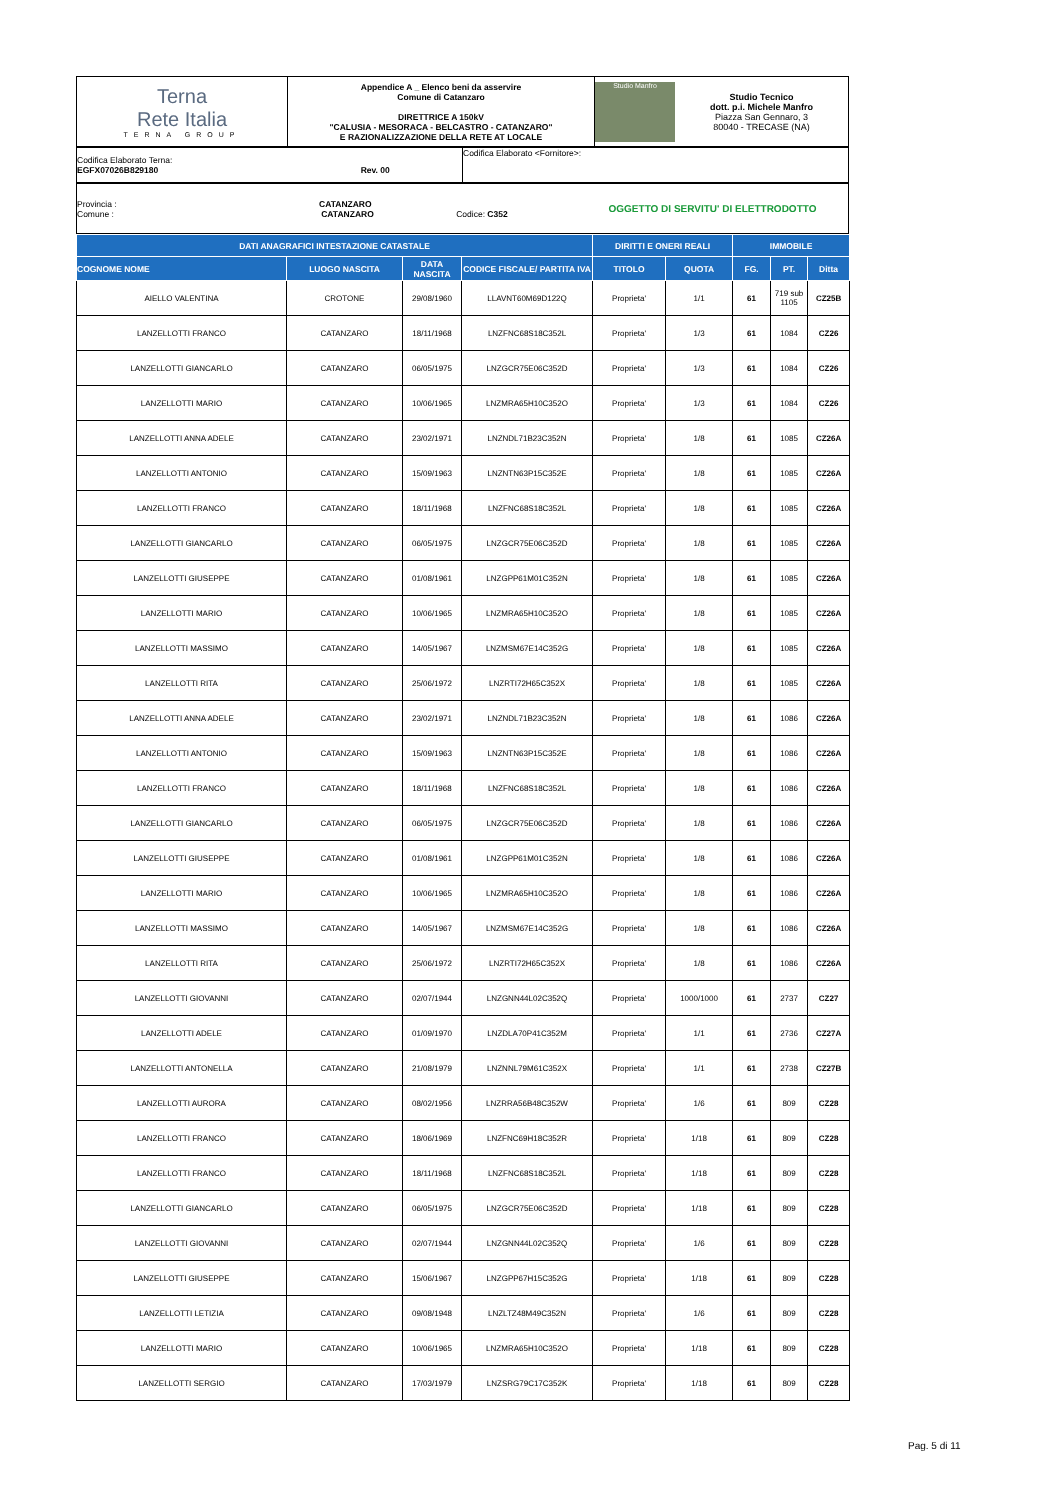| Terna Rete Italia TERNA GROUP | Appendice A _ Elenco beni da asservire Comune di Catanzaro DIRETTRICE A 150kV "CALUSIA - MESORACA - BELCASTRO - CATANZARO" E RAZIONALIZZAZIONE DELLA RETE AT LOCALE | Studio Manfro Studio Tecnico dott. p.i. Michele Manfro Piazza San Gennaro, 3 80040 - TRECASE (NA) |
| Codifica Elaborato Terna: EGFX07026B829180 Rev. 00 | Codifica Elaborato <Fornitore>: |
| Provincia : CATANZARO Comune : CATANZARO Codice: C352 | OGGETTO DI SERVITU' DI ELETTRODOTTO |
| DATI ANAGRAFICI INTESTAZIONE CATASTALE | | | | DIRITTI E ONERI REALI | | IMMOBILE | | |
| --- | --- | --- | --- | --- | --- | --- | --- | --- |
| COGNOME NOME | LUOGO NASCITA | DATA NASCITA | CODICE FISCALE/ PARTITA IVA | TITOLO | QUOTA | FG. | PT. | Ditta |
| AIELLO VALENTINA | CROTONE | 29/08/1960 | LLAVNT60M69D122Q | Proprieta' | 1/1 | 61 | 719 sub 1105 | CZ25B |
| LANZELLOTTI FRANCO | CATANZARO | 18/11/1968 | LNZFNC68S18C352L | Proprieta' | 1/3 | 61 | 1084 | CZ26 |
| LANZELLOTTI GIANCARLO | CATANZARO | 06/05/1975 | LNZGCR75E06C352D | Proprieta' | 1/3 | 61 | 1084 | CZ26 |
| LANZELLOTTI MARIO | CATANZARO | 10/06/1965 | LNZMRA65H10C352O | Proprieta' | 1/3 | 61 | 1084 | CZ26 |
| LANZELLOTTI ANNA ADELE | CATANZARO | 23/02/1971 | LNZNDL71B23C352N | Proprieta' | 1/8 | 61 | 1085 | CZ26A |
| LANZELLOTTI ANTONIO | CATANZARO | 15/09/1963 | LNZNTN63P15C352E | Proprieta' | 1/8 | 61 | 1085 | CZ26A |
| LANZELLOTTI FRANCO | CATANZARO | 18/11/1968 | LNZFNC68S18C352L | Proprieta' | 1/8 | 61 | 1085 | CZ26A |
| LANZELLOTTI GIANCARLO | CATANZARO | 06/05/1975 | LNZGCR75E06C352D | Proprieta' | 1/8 | 61 | 1085 | CZ26A |
| LANZELLOTTI GIUSEPPE | CATANZARO | 01/08/1961 | LNZGPP61M01C352N | Proprieta' | 1/8 | 61 | 1085 | CZ26A |
| LANZELLOTTI MARIO | CATANZARO | 10/06/1965 | LNZMRA65H10C352O | Proprieta' | 1/8 | 61 | 1085 | CZ26A |
| LANZELLOTTI MASSIMO | CATANZARO | 14/05/1967 | LNZMSM67E14C352G | Proprieta' | 1/8 | 61 | 1085 | CZ26A |
| LANZELLOTTI RITA | CATANZARO | 25/06/1972 | LNZRTI72H65C352X | Proprieta' | 1/8 | 61 | 1085 | CZ26A |
| LANZELLOTTI ANNA ADELE | CATANZARO | 23/02/1971 | LNZNDL71B23C352N | Proprieta' | 1/8 | 61 | 1086 | CZ26A |
| LANZELLOTTI ANTONIO | CATANZARO | 15/09/1963 | LNZNTN63P15C352E | Proprieta' | 1/8 | 61 | 1086 | CZ26A |
| LANZELLOTTI FRANCO | CATANZARO | 18/11/1968 | LNZFNC68S18C352L | Proprieta' | 1/8 | 61 | 1086 | CZ26A |
| LANZELLOTTI GIANCARLO | CATANZARO | 06/05/1975 | LNZGCR75E06C352D | Proprieta' | 1/8 | 61 | 1086 | CZ26A |
| LANZELLOTTI GIUSEPPE | CATANZARO | 01/08/1961 | LNZGPP61M01C352N | Proprieta' | 1/8 | 61 | 1086 | CZ26A |
| LANZELLOTTI MARIO | CATANZARO | 10/06/1965 | LNZMRA65H10C352O | Proprieta' | 1/8 | 61 | 1086 | CZ26A |
| LANZELLOTTI MASSIMO | CATANZARO | 14/05/1967 | LNZMSM67E14C352G | Proprieta' | 1/8 | 61 | 1086 | CZ26A |
| LANZELLOTTI RITA | CATANZARO | 25/06/1972 | LNZRTI72H65C352X | Proprieta' | 1/8 | 61 | 1086 | CZ26A |
| LANZELLOTTI GIOVANNI | CATANZARO | 02/07/1944 | LNZGNN44L02C352Q | Proprieta' | 1000/1000 | 61 | 2737 | CZ27 |
| LANZELLOTTI ADELE | CATANZARO | 01/09/1970 | LNZDLA70P41C352M | Proprieta' | 1/1 | 61 | 2736 | CZ27A |
| LANZELLOTTI ANTONELLA | CATANZARO | 21/08/1979 | LNZNNL79M61C352X | Proprieta' | 1/1 | 61 | 2738 | CZ27B |
| LANZELLOTTI AURORA | CATANZARO | 08/02/1956 | LNZRRA56B48C352W | Proprieta' | 1/6 | 61 | 809 | CZ28 |
| LANZELLOTTI FRANCO | CATANZARO | 18/06/1969 | LNZFNC69H18C352R | Proprieta' | 1/18 | 61 | 809 | CZ28 |
| LANZELLOTTI FRANCO | CATANZARO | 18/11/1968 | LNZFNC68S18C352L | Proprieta' | 1/18 | 61 | 809 | CZ28 |
| LANZELLOTTI GIANCARLO | CATANZARO | 06/05/1975 | LNZGCR75E06C352D | Proprieta' | 1/18 | 61 | 809 | CZ28 |
| LANZELLOTTI GIOVANNI | CATANZARO | 02/07/1944 | LNZGNN44L02C352Q | Proprieta' | 1/6 | 61 | 809 | CZ28 |
| LANZELLOTTI GIUSEPPE | CATANZARO | 15/06/1967 | LNZGPP67H15C352G | Proprieta' | 1/18 | 61 | 809 | CZ28 |
| LANZELLOTTI LETIZIA | CATANZARO | 09/08/1948 | LNZLTZ48M49C352N | Proprieta' | 1/6 | 61 | 809 | CZ28 |
| LANZELLOTTI MARIO | CATANZARO | 10/06/1965 | LNZMRA65H10C352O | Proprieta' | 1/18 | 61 | 809 | CZ28 |
| LANZELLOTTI SERGIO | CATANZARO | 17/03/1979 | LNZSRG79C17C352K | Proprieta' | 1/18 | 61 | 809 | CZ28 |
Pag. 5 di 11